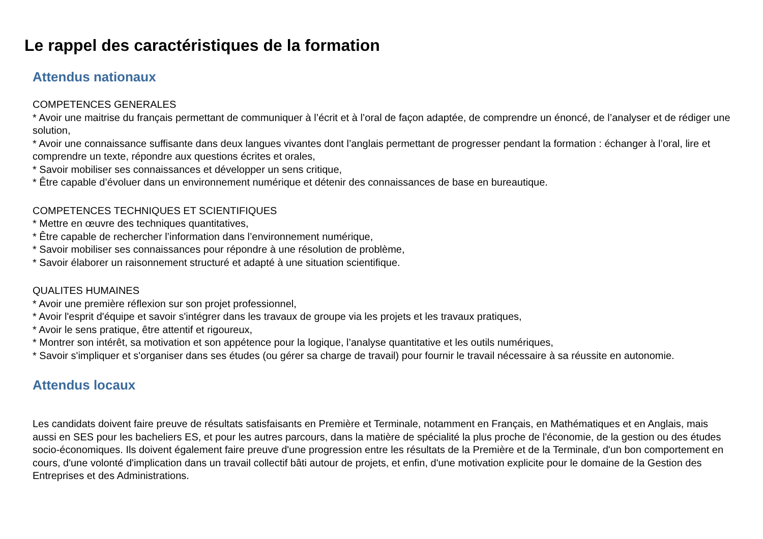Le rappel des caractéristiques de la formation
Attendus nationaux
COMPETENCES GENERALES
* Avoir une maitrise du français permettant de communiquer à l’écrit et à l’oral de façon adaptée, de comprendre un énoncé, de l’analyser et de rédiger une solution,
* Avoir une connaissance suffisante dans deux langues vivantes dont l’anglais permettant de progresser pendant la formation : échanger à l’oral, lire et comprendre un texte, répondre aux questions écrites et orales,
* Savoir mobiliser ses connaissances et développer un sens critique,
* Être capable d’évoluer dans un environnement numérique et détenir des connaissances de base en bureautique.
COMPETENCES TECHNIQUES ET SCIENTIFIQUES
* Mettre en œuvre des techniques quantitatives,
* Être capable de rechercher l’information dans l’environnement numérique,
* Savoir mobiliser ses connaissances pour répondre à une résolution de problème,
* Savoir élaborer un raisonnement structuré et adapté à une situation scientifique.
QUALITES HUMAINES
* Avoir une première réflexion sur son projet professionnel,
* Avoir l'esprit d'équipe et savoir s'intégrer dans les travaux de groupe via les projets et les travaux pratiques,
* Avoir le sens pratique, être attentif et rigoureux,
* Montrer son intérêt, sa motivation et son appétence pour la logique, l’analyse quantitative et les outils numériques,
* Savoir s'impliquer et s'organiser dans ses études (ou gérer sa charge de travail) pour fournir le travail nécessaire à sa réussite en autonomie.
Attendus locaux
Les candidats doivent faire preuve de résultats satisfaisants en Première et Terminale, notamment en Français, en Mathématiques et en Anglais, mais aussi en SES pour les bacheliers ES, et pour les autres parcours, dans la matière de spécialité la plus proche de l'économie, de la gestion ou des études socio-économiques. Ils doivent également faire preuve d'une progression entre les résultats de la Première et de la Terminale, d'un bon comportement en cours, d'une volonté d'implication dans un travail collectif bâti autour de projets, et enfin, d'une motivation explicite pour le domaine de la Gestion des Entreprises et des Administrations.